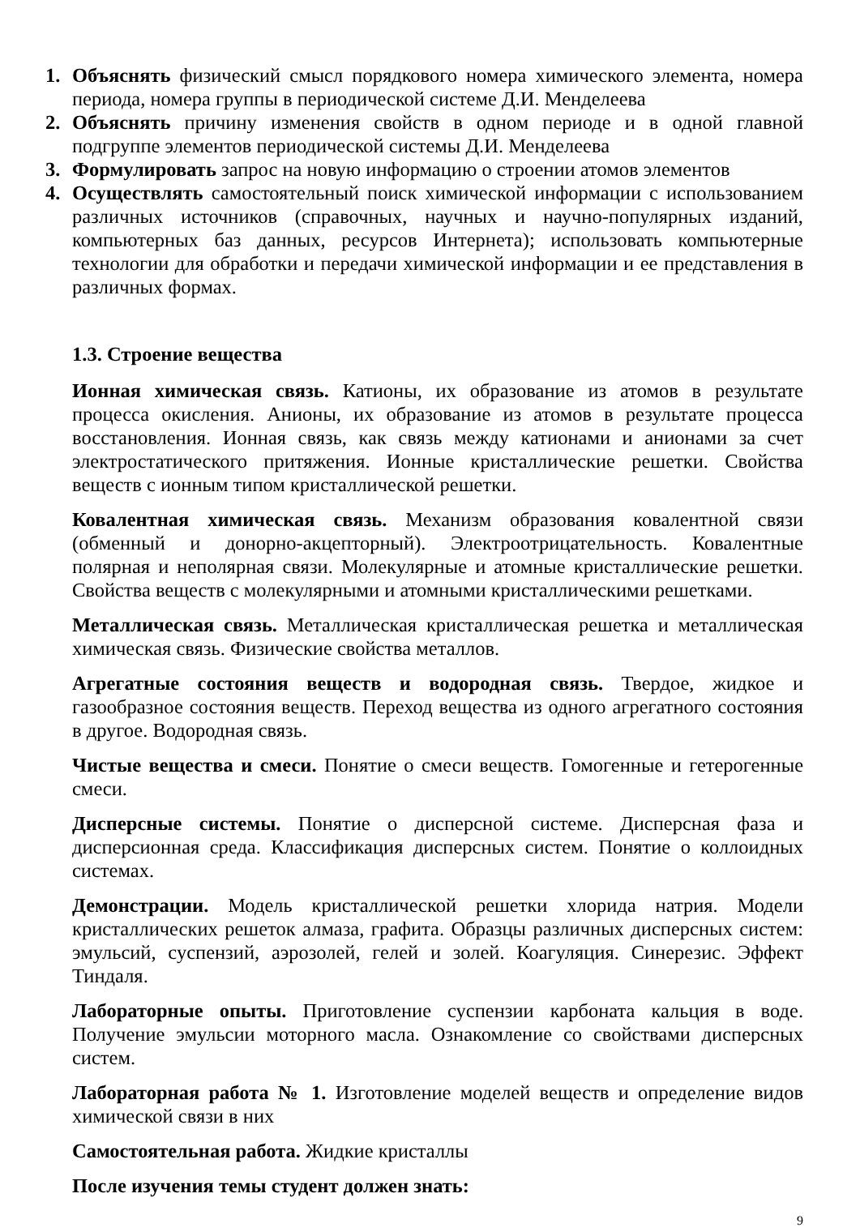1. Объяснять физический смысл порядкового номера химического элемента, номера периода, номера группы в периодической системе Д.И. Менделеева
2. Объяснять причину изменения свойств в одном периоде и в одной главной подгруппе элементов периодической системы Д.И. Менделеева
3. Формулировать запрос на новую информацию о строении атомов элементов
4. Осуществлять самостоятельный поиск химической информации с использованием различных источников (справочных, научных и научно-популярных изданий, компьютерных баз данных, ресурсов Интернета); использовать компьютерные технологии для обработки и передачи химической информации и ее представления в различных формах.
1.3. Строение вещества
Ионная химическая связь. Катионы, их образование из атомов в результате процесса окисления. Анионы, их образование из атомов в результате процесса восстановления. Ионная связь, как связь между катионами и анионами за счет электростатического притяжения. Ионные кристаллические решетки. Свойства веществ с ионным типом кристаллической решетки.
Ковалентная химическая связь. Механизм образования ковалентной связи (обменный и донорно-акцепторный). Электроотрицательность. Ковалентные полярная и неполярная связи. Молекулярные и атомные кристаллические решетки. Свойства веществ с молекулярными и атомными кристаллическими решетками.
Металлическая связь. Металлическая кристаллическая решетка и металлическая химическая связь. Физические свойства металлов.
Агрегатные состояния веществ и водородная связь. Твердое, жидкое и газообразное состояния веществ. Переход вещества из одного агрегатного состояния в другое. Водородная связь.
Чистые вещества и смеси. Понятие о смеси веществ. Гомогенные и гетерогенные смеси.
Дисперсные системы. Понятие о дисперсной системе. Дисперсная фаза и дисперсионная среда. Классификация дисперсных систем. Понятие о коллоидных системах.
Демонстрации. Модель кристаллической решетки хлорида натрия. Модели кристаллических решеток алмаза, графита. Образцы различных дисперсных систем: эмульсий, суспензий, аэрозолей, гелей и золей. Коагуляция. Синерезис. Эффект Тиндаля.
Лабораторные опыты. Приготовление суспензии карбоната кальция в воде. Получение эмульсии моторного масла. Ознакомление со свойствами дисперсных систем.
Лабораторная работа № 1. Изготовление моделей веществ и определение видов химической связи в них
Самостоятельная работа. Жидкие кристаллы
После изучения темы студент должен знать:
9